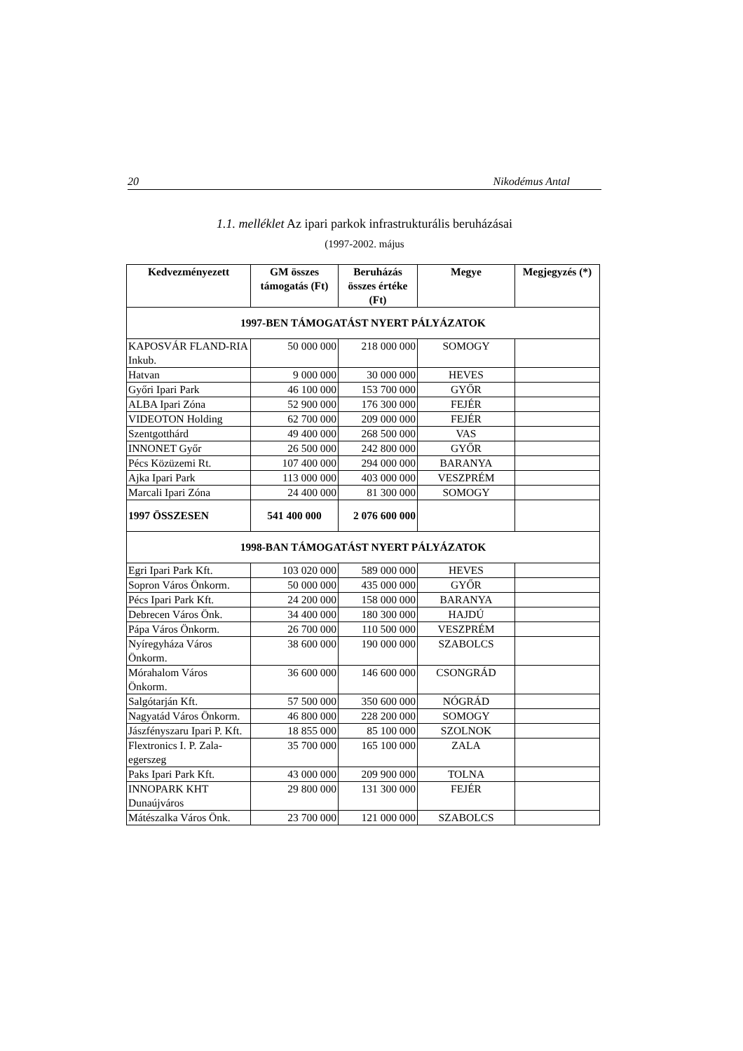20 Nikodémus Antal
1.1. melléklet Az ipari parkok infrastrukturális beruházásai
(1997-2002. május
| Kedvezményezett | GM összes támogatás (Ft) | Beruházás összes értéke (Ft) | Megye | Megjegyzés (*) |
| --- | --- | --- | --- | --- |
| 1997-BEN TÁMOGATÁST NYERT PÁLYÁZATOK | | | | |
| KAPOSVÁR FLAND-RIA Inkub. | 50 000 000 | 218 000 000 | SOMOGY | |
| Hatvan | 9 000 000 | 30 000 000 | HEVES | |
| Győri Ipari Park | 46 100 000 | 153 700 000 | GYŐR | |
| ALBA Ipari Zóna | 52 900 000 | 176 300 000 | FEJÉR | |
| VIDEOTON Holding | 62 700 000 | 209 000 000 | FEJÉR | |
| Szentgotthárd | 49 400 000 | 268 500 000 | VAS | |
| INNONET Győr | 26 500 000 | 242 800 000 | GYŐR | |
| Pécs Közüzemi Rt. | 107 400 000 | 294 000 000 | BARANYA | |
| Ajka Ipari Park | 113 000 000 | 403 000 000 | VESZPRÉM | |
| Marcali Ipari Zóna | 24 400 000 | 81 300 000 | SOMOGY | |
| 1997 ÖSSZESEN | 541 400 000 | 2 076 600 000 | | |
| 1998-BAN TÁMOGATÁST NYERT PÁLYÁZATOK | | | | |
| Egri Ipari Park Kft. | 103 020 000 | 589 000 000 | HEVES | |
| Sopron Város Önkorm. | 50 000 000 | 435 000 000 | GYŐR | |
| Pécs Ipari Park Kft. | 24 200 000 | 158 000 000 | BARANYA | |
| Debrecen Város Önk. | 34 400 000 | 180 300 000 | HAJDÚ | |
| Pápa Város Önkorm. | 26 700 000 | 110 500 000 | VESZPRÉM | |
| Nyíregyháza Város Önkorm. | 38 600 000 | 190 000 000 | SZABOLCS | |
| Mórahalom Város Önkorm. | 36 600 000 | 146 600 000 | CSONGRÁD | |
| Salgótarján Kft. | 57 500 000 | 350 600 000 | NÓGRÁD | |
| Nagyatád Város Önkorm. | 46 800 000 | 228 200 000 | SOMOGY | |
| Jászfényszaru Ipari P. Kft. | 18 855 000 | 85 100 000 | SZOLNOK | |
| Flextronics I. P. Zala-egerszeg | 35 700 000 | 165 100 000 | ZALA | |
| Paks Ipari Park Kft. | 43 000 000 | 209 900 000 | TOLNA | |
| INNOPARK KHT Dunaújváros | 29 800 000 | 131 300 000 | FEJÉR | |
| Mátészalka Város Önk. | 23 700 000 | 121 000 000 | SZABOLCS | |